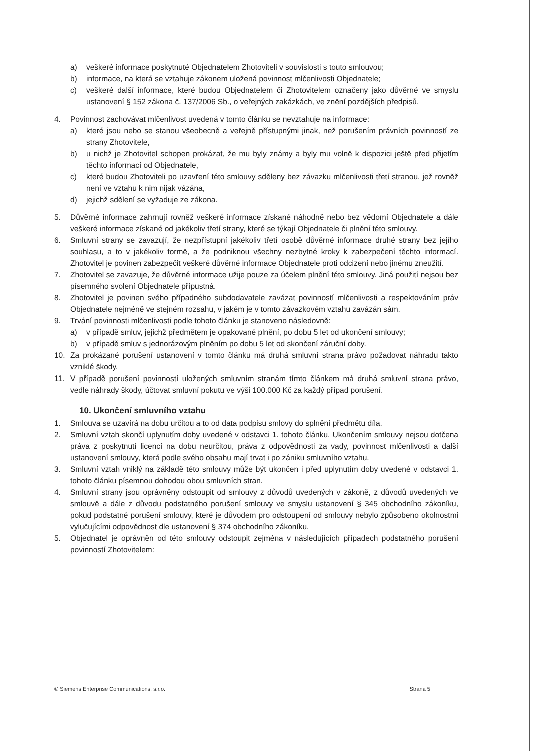a) veškeré informace poskytnuté Objednatelem Zhotoviteli v souvislosti s touto smlouvou;
b) informace, na která se vztahuje zákonem uložená povinnost mlčenlivosti Objednatele;
c) veškeré další informace, které budou Objednatelem či Zhotovitelem označeny jako důvěrné ve smyslu ustanovení § 152 zákona č. 137/2006 Sb., o veřejných zakázkách, ve znění pozdějších předpisů.
4. Povinnost zachovávat mlčenlivost uvedená v tomto článku se nevztahuje na informace:
a) které jsou nebo se stanou všeobecně a veřejně přístupnými jinak, než porušením právních povinností ze strany Zhotovitele,
b) u nichž je Zhotovitel schopen prokázat, že mu byly známy a byly mu volně k dispozici ještě před přijetím těchto informací od Objednatele,
c) které budou Zhotoviteli po uzavření této smlouvy sděleny bez závazku mlčenlivosti třetí stranou, jež rovněž není ve vztahu k nim nijak vázána,
d) jejichž sdělení se vyžaduje ze zákona.
5. Důvěrné informace zahrnují rovněž veškeré informace získané náhodně nebo bez vědomí Objednatele a dále veškeré informace získané od jakékoliv třetí strany, které se týkají Objednatele či plnění této smlouvy.
6. Smluvní strany se zavazují, že nezpřístupní jakékoliv třetí osobě důvěrné informace druhé strany bez jejího souhlasu, a to v jakékoliv formě, a že podniknou všechny nezbytné kroky k zabezpečení těchto informací. Zhotovitel je povinen zabezpečit veškeré důvěrné informace Objednatele proti odcizení nebo jinému zneužití.
7. Zhotovitel se zavazuje, že důvěrné informace užije pouze za účelem plnění této smlouvy. Jiná použití nejsou bez písemného svolení Objednatele přípustná.
8. Zhotovitel je povinen svého případného subdodavatele zavázat povinností mlčenlivosti a respektováním práv Objednatele nejméně ve stejném rozsahu, v jakém je v tomto závazkovém vztahu zavázán sám.
9. Trvání povinnosti mlčenlivosti podle tohoto článku je stanoveno následovně:
a) v případě smluv, jejichž předmětem je opakované plnění, po dobu 5 let od ukončení smlouvy;
b) v případě smluv s jednorázovým plněním po dobu 5 let od skončení záruční doby.
10. Za prokázané porušení ustanovení v tomto článku má druhá smluvní strana právo požadovat náhradu takto vzniklé škody.
11. V případě porušení povinností uložených smluvním stranám tímto článkem má druhá smluvní strana právo, vedle náhrady škody, účtovat smluvní pokutu ve výši 100.000 Kč za každý případ porušení.
10. Ukončení smluvního vztahu
1. Smlouva se uzavírá na dobu určitou a to od data podpisu smlovy do splnění předmětu díla.
2. Smluvní vztah skončí uplynutím doby uvedené v odstavci 1. tohoto článku. Ukončením smlouvy nejsou dotčena práva z poskytnutí licencí na dobu neurčitou, práva z odpovědnosti za vady, povinnost mlčenlivosti a další ustanovení smlouvy, která podle svého obsahu mají trvat i po zániku smluvního vztahu.
3. Smluvní vztah vniklý na základě této smlouvy může být ukončen i před uplynutím doby uvedené v odstavci 1. tohoto článku písemnou dohodou obou smluvních stran.
4. Smluvní strany jsou oprávněny odstoupit od smlouvy z důvodů uvedených v zákoně, z důvodů uvedených ve smlouvě a dále z důvodu podstatného porušení smlouvy ve smyslu ustanovení § 345 obchodního zákoníku, pokud podstatné porušení smlouvy, které je důvodem pro odstoupení od smlouvy nebylo způsobeno okolnostmi vylučujícími odpovědnost dle ustanovení § 374 obchodního zákoníku.
5. Objednatel je oprávněn od této smlouvy odstoupit zejména v následujících případech podstatného porušení povinností Zhotovitelem:
© Siemens Enterprise Communications, s.r.o. Strana 5